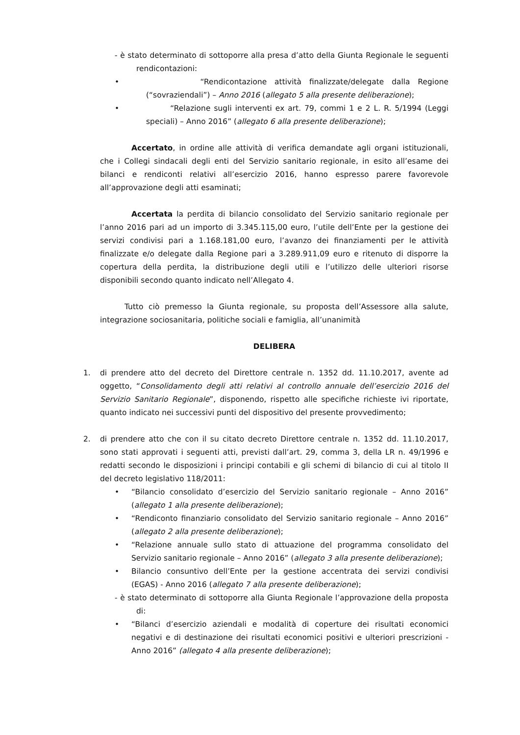- è stato determinato di sottoporre alla presa d’atto della Giunta Regionale le seguenti rendicontazioni:
• “Rendicontazione attività finalizzate/delegate dalla Regione (“sovraziendali”) – Anno 2016 (allegato 5 alla presente deliberazione);
• “Relazione sugli interventi ex art. 79, commi 1 e 2 L. R. 5/1994 (Leggi speciali) – Anno 2016” (allegato 6 alla presente deliberazione);
Accertato, in ordine alle attività di verifica demandate agli organi istituzionali, che i Collegi sindacali degli enti del Servizio sanitario regionale, in esito all’esame dei bilanci e rendiconti relativi all’esercizio 2016, hanno espresso parere favorevole all’approvazione degli atti esaminati;
Accertata la perdita di bilancio consolidato del Servizio sanitario regionale per l’anno 2016 pari ad un importo di 3.345.115,00 euro, l’utile dell’Ente per la gestione dei servizi condivisi pari a 1.168.181,00 euro, l’avanzo dei finanziamenti per le attività finalizzate e/o delegate dalla Regione pari a 3.289.911,09 euro e ritenuto di disporre la copertura della perdita, la distribuzione degli utili e l’utilizzo delle ulteriori risorse disponibili secondo quanto indicato nell’Allegato 4.
Tutto ciò premesso la Giunta regionale, su proposta dell’Assessore alla salute, integrazione sociosanitaria, politiche sociali e famiglia, all’unanimità
DELIBERA
1. di prendere atto del decreto del Direttore centrale n. 1352 dd. 11.10.2017, avente ad oggetto, “Consolidamento degli atti relativi al controllo annuale dell’esercizio 2016 del Servizio Sanitario Regionale”, disponendo, rispetto alle specifiche richieste ivi riportate, quanto indicato nei successivi punti del dispositivo del presente provvedimento;
2. di prendere atto che con il su citato decreto Direttore centrale n. 1352 dd. 11.10.2017, sono stati approvati i seguenti atti, previsti dall’art. 29, comma 3, della LR n. 49/1996 e redatti secondo le disposizioni i principi contabili e gli schemi di bilancio di cui al titolo II del decreto legislativo 118/2011:
• “Bilancio consolidato d’esercizio del Servizio sanitario regionale – Anno 2016” (allegato 1 alla presente deliberazione);
• “Rendiconto finanziario consolidato del Servizio sanitario regionale – Anno 2016” (allegato 2 alla presente deliberazione);
• “Relazione annuale sullo stato di attuazione del programma consolidato del Servizio sanitario regionale – Anno 2016” (allegato 3 alla presente deliberazione);
• Bilancio consuntivo dell’Ente per la gestione accentrata dei servizi condivisi (EGAS) - Anno 2016 (allegato 7 alla presente deliberazione);
- è stato determinato di sottoporre alla Giunta Regionale l’approvazione della proposta di:
• “Bilanci d’esercizio aziendali e modalità di coperture dei risultati economici negativi e di destinazione dei risultati economici positivi e ulteriori prescrizioni - Anno 2016” (allegato 4 alla presente deliberazione);